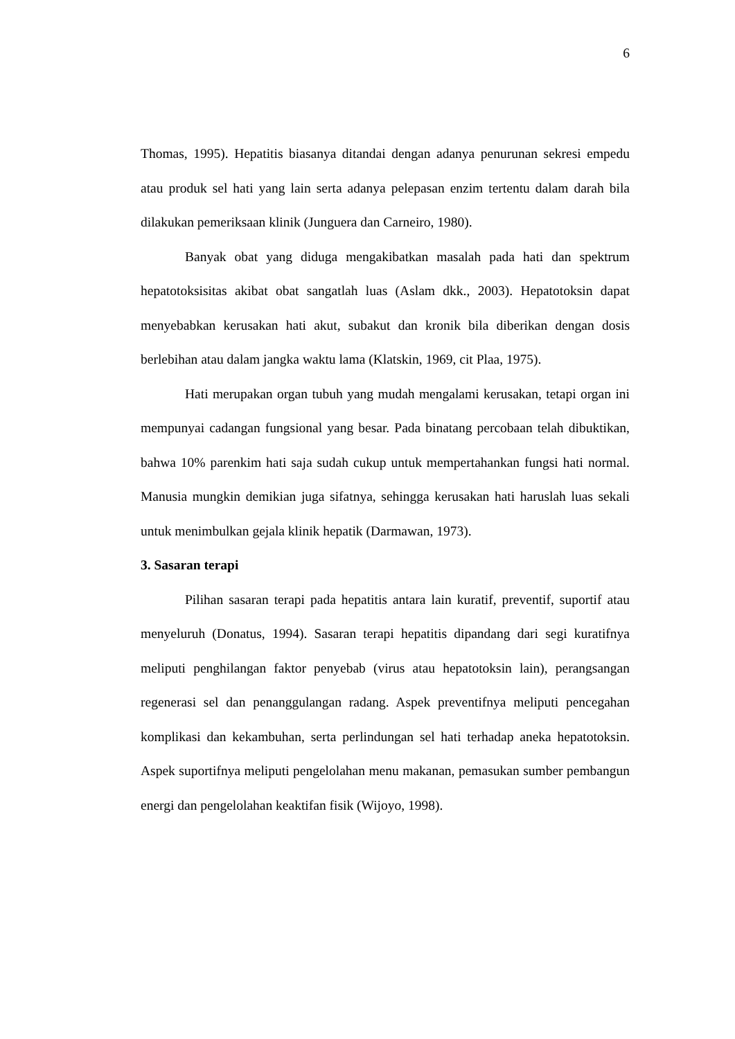6
Thomas, 1995). Hepatitis biasanya ditandai dengan adanya penurunan sekresi empedu atau produk sel hati yang lain serta adanya pelepasan enzim tertentu dalam darah bila dilakukan pemeriksaan klinik (Junguera dan Carneiro, 1980).
Banyak obat yang diduga mengakibatkan masalah pada hati dan spektrum hepatotoksisitas akibat obat sangatlah luas (Aslam dkk., 2003). Hepatotoksin dapat menyebabkan kerusakan hati akut, subakut dan kronik bila diberikan dengan dosis berlebihan atau dalam jangka waktu lama (Klatskin, 1969, cit Plaa, 1975).
Hati merupakan organ tubuh yang mudah mengalami kerusakan, tetapi organ ini mempunyai cadangan fungsional yang besar. Pada binatang percobaan telah dibuktikan, bahwa 10% parenkim hati saja sudah cukup untuk mempertahankan fungsi hati normal. Manusia mungkin demikian juga sifatnya, sehingga kerusakan hati haruslah luas sekali untuk menimbulkan gejala klinik hepatik (Darmawan, 1973).
3. Sasaran terapi
Pilihan sasaran terapi pada hepatitis antara lain kuratif, preventif, suportif atau menyeluruh (Donatus, 1994). Sasaran terapi hepatitis dipandang dari segi kuratifnya meliputi penghilangan faktor penyebab (virus atau hepatotoksin lain), perangsangan regenerasi sel dan penanggulangan radang. Aspek preventifnya meliputi pencegahan komplikasi dan kekambuhan, serta perlindungan sel hati terhadap aneka hepatotoksin. Aspek suportifnya meliputi pengelolahan menu makanan, pemasukan sumber pembangun energi dan pengelolahan keaktifan fisik (Wijoyo, 1998).